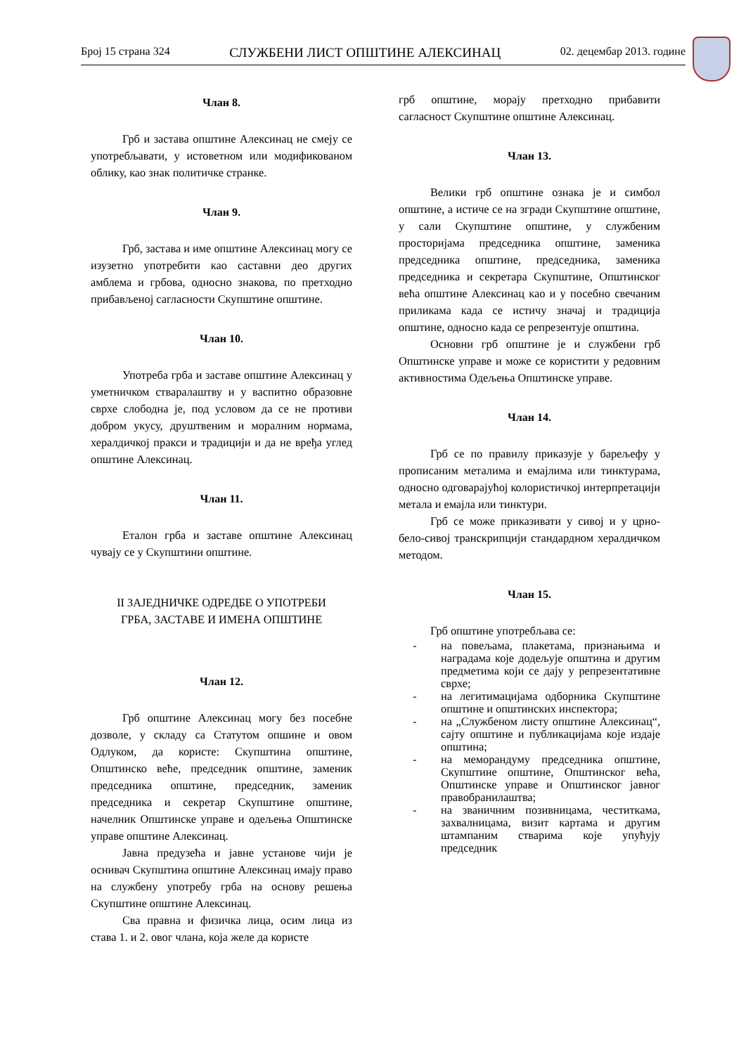Број 15 страна 324 СЛУЖБЕНИ ЛИСТ ОПШТИНЕ АЛЕКСИНАЦ 02. децембар 2013. године
Члан 8.
Грб и застава општине Алексинац не смеју се употребљавати, у истоветном или модификованом облику, као знак политичке странке.
Члан 9.
Грб, застава и име општине Алексинац могу се изузетно употребити као саставни део других амблема и грбова, односно знакова, по претходно прибављеној сагласности Скупштине општине.
Члан 10.
Употреба грба и заставе општине Алексинац у уметничком стваралаштву и у васпитно образовне сврхе слободна је, под условом да се не противи добром укусу, друштвеним и моралним нормама, хералдичкој пракси и традицији и да не вређа углед општине Алексинац.
Члан 11.
Еталон грба и заставе општине Алексинац чувају се у Скупштини општине.
II ЗАЈЕДНИЧКЕ ОДРЕДБЕ О УПОТРЕБИ
ГРБА, ЗАСТАВЕ И ИМЕНА ОПШТИНЕ
Члан 12.
Грб општине Алексинац могу без посебне дозволе, у складу са Статутом опшине и овом Одлуком, да користе: Скупштина општине, Општинско веће, председник општине, заменик председника општине, председник, заменик председника и секретар Скупштине општине, начелник Општинске управе и одељења Општинске управе општине Алексинац.
Јавна предузећа и јавне установе чији је оснивач Скупштина општине Алексинац имају право на службену употребу грба на основу решења Скупштине општине Алексинац.
Сва правна и физичка лица, осим лица из става 1. и 2. овог члана, која желе да користе
грб општине, морају претходно прибавити сагласност Скупштине општине Алексинац.
Члан 13.
Велики грб општине ознака је и симбол општине, а истиче се на згради Скупштине општине, у сали Скупштине општине, у службеним просторијама председника општине, заменика председника општине, председника, заменика председника и секретара Скупштине, Општинског већа општине Алексинац као и у посебно свечаним приликама када се истичу значај и традиција општине, односно када се репрезентује општина.
Основни грб општине је и службени грб Општинске управе и може се користити у редовним активностима Одељења Општинске управе.
Члан 14.
Грб се по правилу приказује у барељефу у прописаним металима и емајлима или тинктурама, односно одговарајућој колористичкој интерпретацији метала и емајла или тинктури.
Грб се може приказивати у сивој и у црно-бело-сивој транскрипцији стандардном хералдичком методом.
Члан 15.
Грб општине употребљава се:
- на повељама, плакетама, признањима и наградама које додељује општина и другим предметима који се дају у репрезентативне сврхе;
- на легитимацијама одборника Скупштине општине и општинских инспектора;
- на „Службеном листу општине Алексинац“, сајту општине и публикацијама које издаје општина;
- на меморандуму председника општине, Скупштине општине, Општинског већа, Општинске управе и Општинског јавног правобранилаштва;
- на званичним позивницама, честиткама, захвалницама, визит картама и другим штампаним стварима које упућују председник